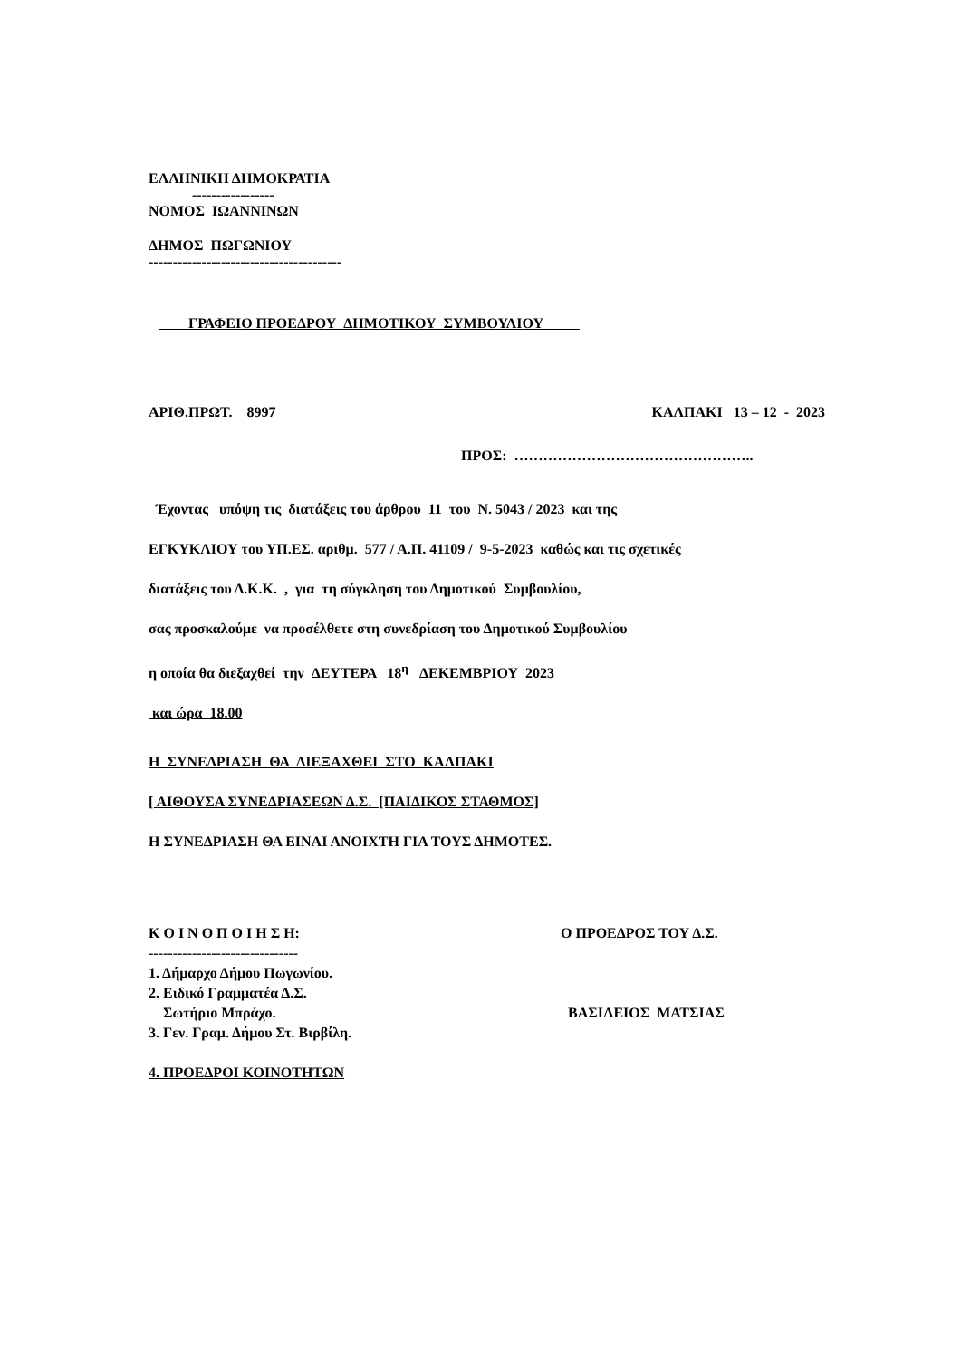ΕΛΛΗΝΙΚΗ ΔΗΜΟΚΡΑΤΙΑ
-----------------
ΝΟΜΟΣ ΙΩΑΝΝΙΝΩΝ
ΔΗΜΟΣ ΠΩΓΩΝΙΟΥ
----------------------------------------
ΓΡΑΦΕΙΟ ΠΡΟΕΔΡΟΥ ΔΗΜΟΤΙΚΟΥ ΣΥΜΒΟΥΛΙΟΥ
ΑΡΙΘ.ΠΡΩΤ. 8997 ΚΑΛΠΑΚΙ 13 – 12 - 2023
ΠΡΟΣ: …………………………………………..
Έχοντας υπόψη τις διατάξεις του άρθρου 11 του Ν. 5043 / 2023 και της
ΕΓΚΥΚΛΙΟΥ του ΥΠ.ΕΣ. αριθμ. 577 / Α.Π. 41109 / 9-5-2023 καθώς και τις σχετικές
διατάξεις του Δ.Κ.Κ. , για τη σύγκληση του Δημοτικού Συμβουλίου,
σας προσκαλούμε να προσέλθετε στη συνεδρίαση του Δημοτικού Συμβουλίου
η οποία θα διεξαχθεί την ΔΕΥΤΕΡΑ 18<sup>η</sup> ΔΕΚΕΜΒΡΙΟΥ 2023
και ώρα 18.00
Η ΣΥΝΕΔΡΙΑΣΗ ΘΑ ΔΙΕΞΑΧΘΕΙ ΣΤΟ ΚΑΛΠΑΚΙ
[ ΑΙΘΟΥΣΑ ΣΥΝΕΔΡΙΑΣΕΩΝ Δ.Σ. [ΠΑΙΔΙΚΟΣ ΣΤΑΘΜΟΣ]
Η ΣΥΝΕΔΡΙΑΣΗ ΘΑ ΕΙΝΑΙ ΑΝΟΙΧΤΗ ΓΙΑ ΤΟΥΣ ΔΗΜΟΤΕΣ.
Κ Ο Ι Ν Ο Π Ο Ι Η Σ Η:
-------------------------------
1. Δήμαρχο Δήμου Πωγωνίου.
2. Ειδικό Γραμματέα Δ.Σ.
Σωτήριο Μπράχο.
3. Γεν. Γραμ. Δήμου Στ. Βιρβίλη.
4. ΠΡΟΕΔΡΟΙ ΚΟΙΝΟΤΗΤΩΝ
Ο ΠΡΟΕΔΡΟΣ ΤΟΥ Δ.Σ.
ΒΑΣΙΛΕΙΟΣ ΜΑΤΣΙΑΣ